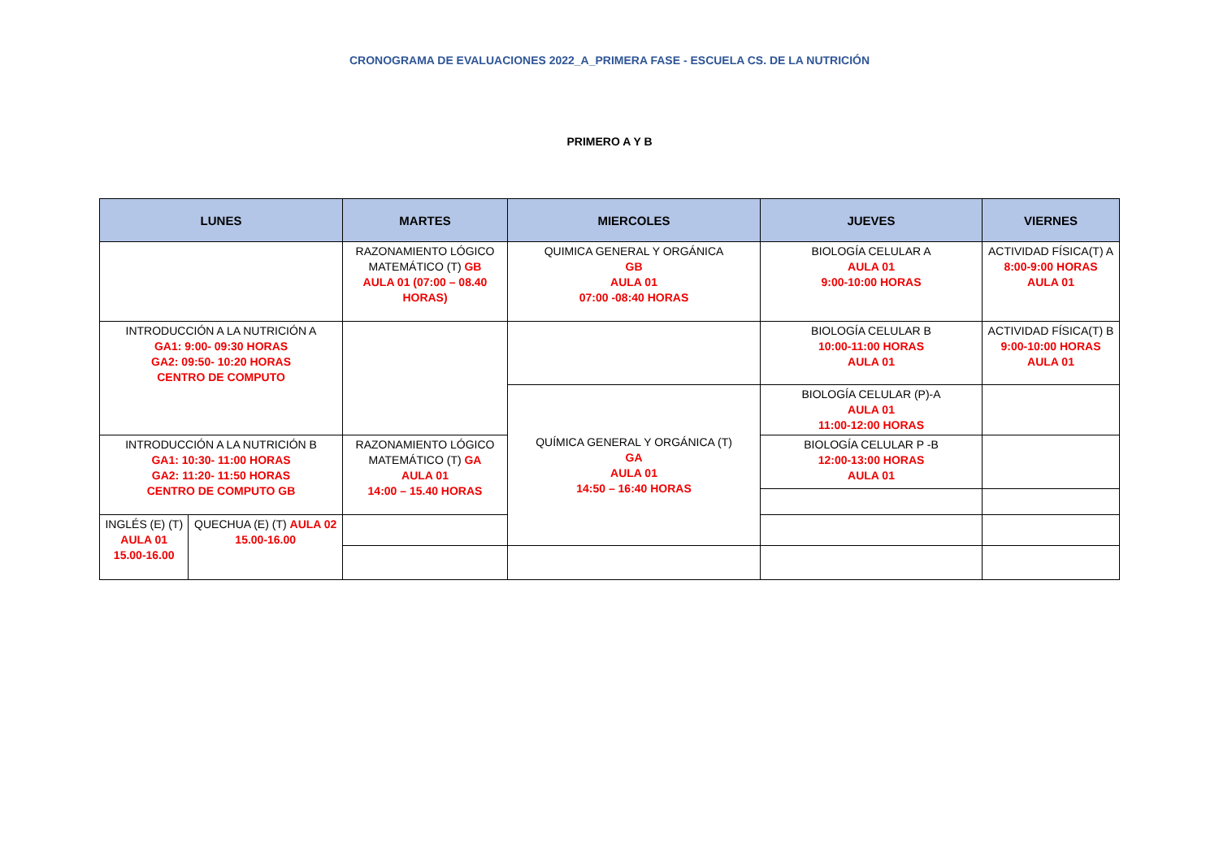CRONOGRAMA DE EVALUACIONES 2022_A_PRIMERA FASE - ESCUELA CS. DE LA NUTRICIÓN
PRIMERO A Y B
| LUNES | | MARTES | MIERCOLES | JUEVES | VIERNES |
| --- | --- | --- | --- | --- | --- |
| | | RAZONAMIENTO LÓGICO MATEMÁTICO (T) GB AULA 01 (07:00 – 08.40 HORAS) | QUIMICA GENERAL Y ORGÁNICA GB AULA 01 07:00 -08:40 HORAS | BIOLOGÍA CELULAR A AULA 01 9:00-10:00 HORAS | ACTIVIDAD FÍSICA(T) A 8:00-9:00 HORAS AULA 01 |
| INTRODUCCIÓN A LA NUTRICIÓN A GA1: 9:00- 09:30 HORAS GA2: 09:50- 10:20 HORAS CENTRO DE COMPUTO | | | | BIOLOGÍA CELULAR B 10:00-11:00 HORAS AULA 01 | ACTIVIDAD FÍSICA(T) B 9:00-10:00 HORAS AULA 01 |
| | | | QUÍMICA GENERAL Y ORGÁNICA (T) GA AULA 01 14:50 – 16:40 HORAS | BIOLOGÍA CELULAR (P)-A AULA 01 11:00-12:00 HORAS | |
| INTRODUCCIÓN A LA NUTRICIÓN B GA1: 10:30- 11:00 HORAS GA2: 11:20- 11:50 HORAS CENTRO DE COMPUTO GB | | RAZONAMIENTO LÓGICO MATEMÁTICO (T) GA AULA 01 14:00 – 15.40 HORAS | | BIOLOGÍA CELULAR P -B 12:00-13:00 HORAS AULA 01 | |
| INGLÉS (E) (T) AULA 01 15.00-16.00 | QUECHUA (E) (T) AULA 02 15.00-16.00 | | | | |